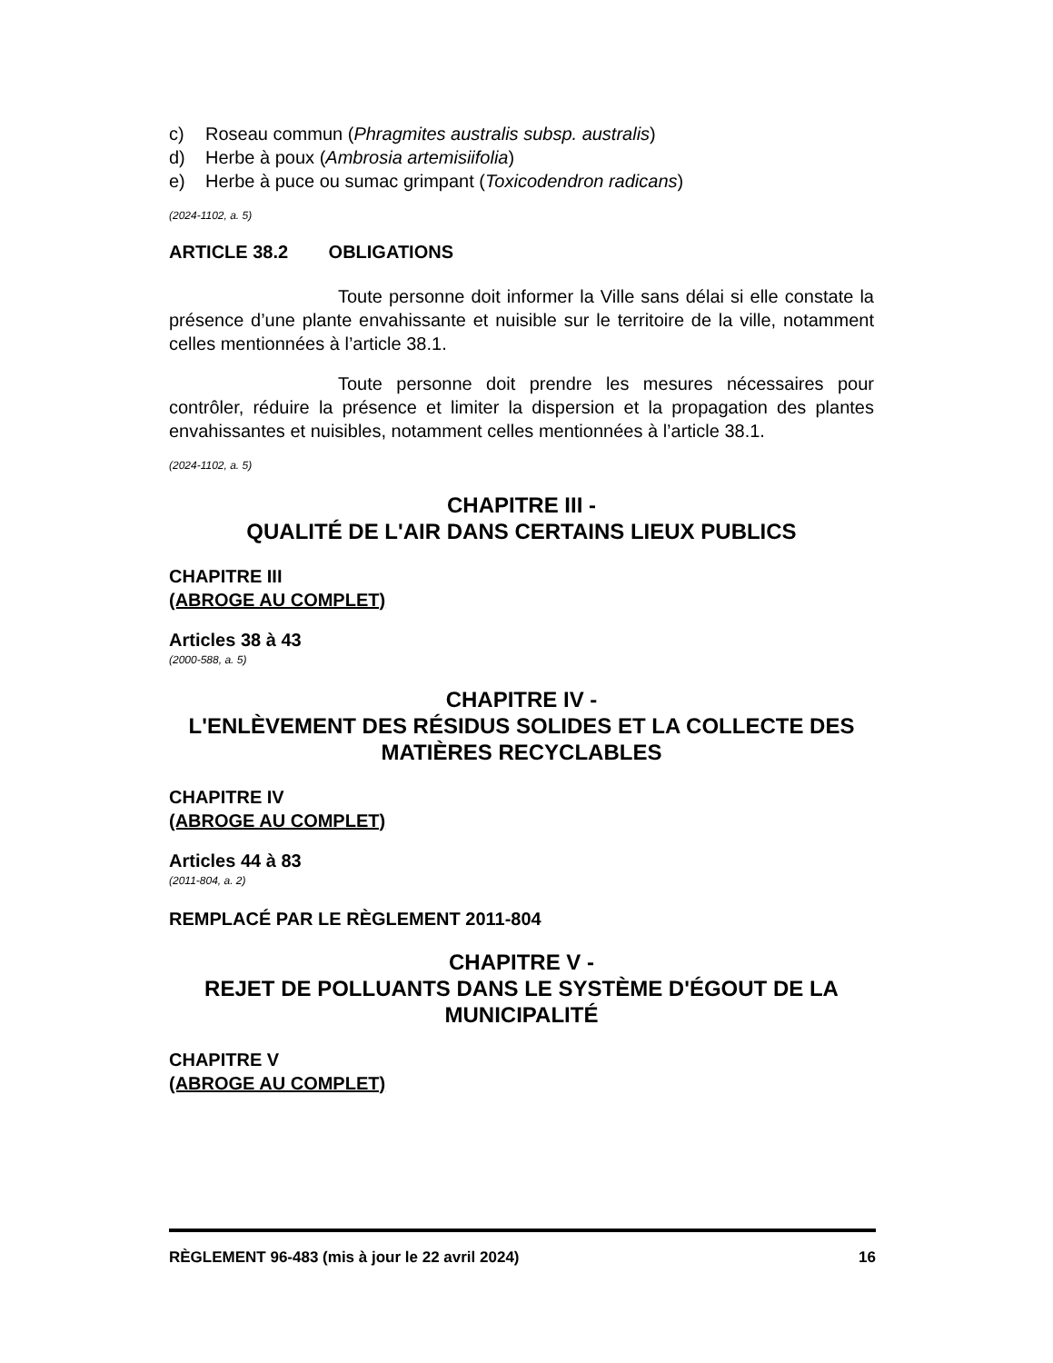c) Roseau commun (Phragmites australis subsp. australis)
d) Herbe à poux (Ambrosia artemisiifolia)
e) Herbe à puce ou sumac grimpant (Toxicodendron radicans)
(2024-1102, a. 5)
ARTICLE 38.2 OBLIGATIONS
Toute personne doit informer la Ville sans délai si elle constate la présence d’une plante envahissante et nuisible sur le territoire de la ville, notamment celles mentionnées à l’article 38.1.
Toute personne doit prendre les mesures nécessaires pour contrôler, réduire la présence et limiter la dispersion et la propagation des plantes envahissantes et nuisibles, notamment celles mentionnées à l’article 38.1.
(2024-1102, a. 5)
CHAPITRE III -
QUALITÉ DE L'AIR DANS CERTAINS LIEUX PUBLICS
CHAPITRE III
(ABROGE AU COMPLET)
Articles 38 à 43
(2000-588, a. 5)
CHAPITRE IV -
L'ENLÈVEMENT DES RÉSIDUS SOLIDES ET LA COLLECTE DES MATIÈRES RECYCLABLES
CHAPITRE IV
(ABROGE AU COMPLET)
Articles 44 à 83
(2011-804, a. 2)
REMPLACÉ PAR LE RÈGLEMENT 2011-804
CHAPITRE V -
REJET DE POLLUANTS DANS LE SYSTÈME D'ÉGOUT DE LA MUNICIPALITÉ
CHAPITRE V
(ABROGE AU COMPLET)
RÈGLEMENT 96-483 (mis à jour le 22 avril 2024) 16